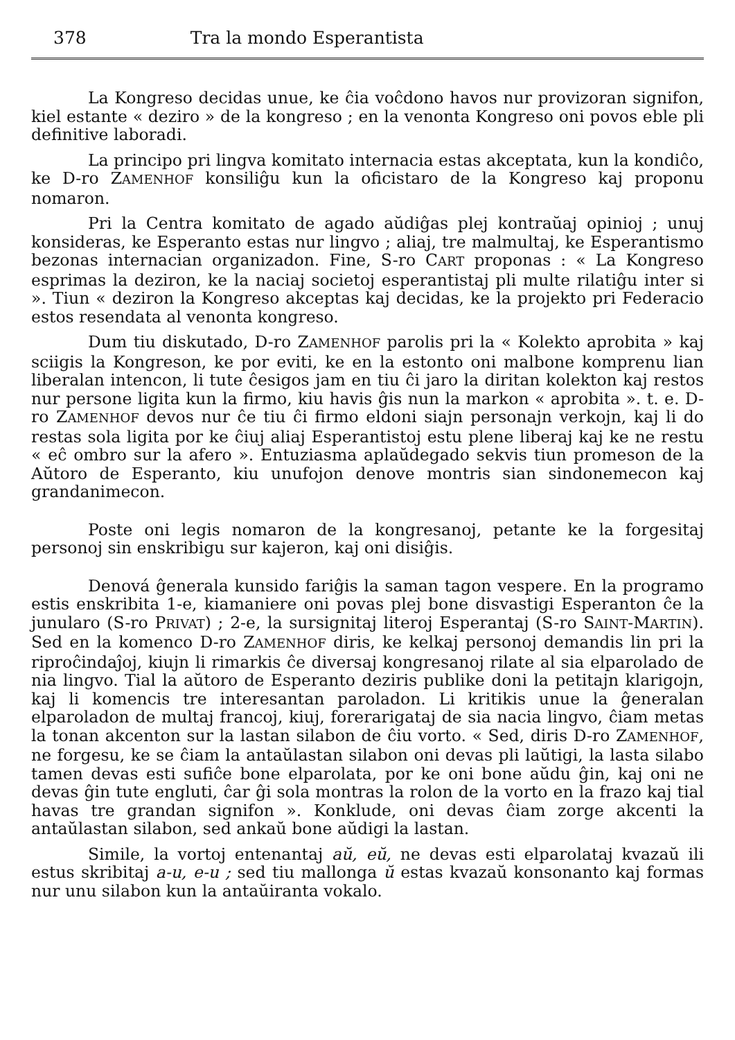378 Tra la mondo Esperantista
La Kongreso decidas unue, ke ĉia voĉdono havos nur provizoran signifon, kiel estante « deziro » de la kongreso ; en la venonta Kongreso oni povos eble pli definitive laboradi.
La principo pri lingva komitato internacia estas akceptata, kun la kondiĉo, ke D-ro ZAMENHOF konsiliĝu kun la oficistaro de la Kongreso kaj proponu nomaron.
Pri la Centra komitato de agado aŭdiĝas plej kontraŭaj opinioj ; unuj konsideras, ke Esperanto estas nur lingvo ; aliaj, tre malmultaj, ke Esperantismo bezonas internacian organizadon. Fine, S-ro CART proponas : « La Kongreso esprimas la deziron, ke la naciaj societoj esperantistaj pli multe rilatiĝu inter si ». Tiun « deziron la Kongreso akceptas kaj decidas, ke la projekto pri Federacio estos resendata al venonta kongreso.
Dum tiu diskutado, D-ro ZAMENHOF parolis pri la « Kolekto aprobita » kaj sciigis la Kongreson, ke por eviti, ke en la estonto oni malbone komprenu lian liberalan intencon, li tute ĉesigos jam en tiu ĉi jaro la diritan kolekton kaj restos nur persone ligita kun la firmo, kiu havis ĝis nun la markon « aprobita ». t. e. D-ro ZAMENHOF devos nur ĉe tiu ĉi firmo eldoni siajn personajn verkojn, kaj li do restas sola ligita por ke ĉiuj aliaj Esperantistoj estu plene liberaj kaj ke ne restu « eĉ ombro sur la afero ». Entuziasma aplaŭdegado sekvis tiun promeson de la Aŭtoro de Esperanto, kiu unufojon denove montris sian sindonemecon kaj grandanimecon.
Poste oni legis nomaron de la kongresanoj, petante ke la forgesitaj personoj sin enskribigu sur kajeron, kaj oni disiĝis.
Denová ĝenerala kunsido fariĝis la saman tagon vespere. En la programo estis enskribita 1-e, kiamaniere oni povas plej bone disvastigi Esperanton ĉe la junularo (S-ro PRIVAT) ; 2-e, la sursignitaj literoj Esperantaj (S-ro SAINT-MARTIN). Sed en la komenco D-ro ZAMENHOF diris, ke kelkaj personoj demandis lin pri la riproĉindaĵoj, kiujn li rimarkis ĉe diversaj kongresanoj rilate al sia elparolado de nia lingvo. Tial la aŭtoro de Esperanto deziris publike doni la petitajn klarigojn, kaj li komencis tre interesantan paroladon. Li kritikis unue la ĝeneralan elparoladon de multaj francoj, kiuj, forerarigataj de sia nacia lingvo, ĉiam metas la tonan akcenton sur la lastan silabon de ĉiu vorto. « Sed, diris D-ro ZAMENHOF, ne forgesu, ke se ĉiam la antaŭlastan silabon oni devas pli laŭtigi, la lasta silabo tamen devas esti sufiĉe bone elparolata, por ke oni bone aŭdu ĝin, kaj oni ne devas ĝin tute engluti, ĉar ĝi sola montras la rolon de la vorto en la frazo kaj tial havas tre grandan signifon ». Konklude, oni devas ĉiam zorge akcenti la antaŭlastan silabon, sed ankaŭ bone aŭdigi la lastan.
Simile, la vortoj entenantaj aŭ, eŭ, ne devas esti elparolataj kvazaŭ ili estus skribitaj a-u, e-u ; sed tiu mallonga ŭ estas kvazaŭ konsonanto kaj formas nur unu silabon kun la antaŭiranta vokalo.